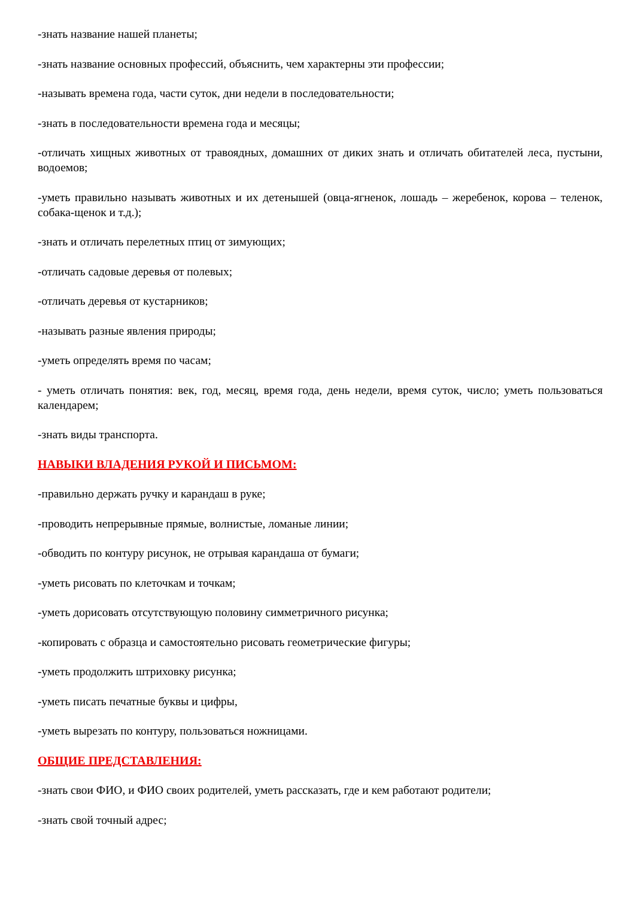-знать название нашей планеты;
-знать название основных профессий, объяснить, чем характерны эти профессии;
-называть времена года, части суток, дни недели в последовательности;
-знать в последовательности времена года и месяцы;
-отличать хищных животных от травоядных, домашних от диких знать и отличать обитателей леса, пустыни, водоемов;
-уметь правильно называть животных и их детенышей (овца-ягненок, лошадь – жеребенок, корова – теленок, собака-щенок и т.д.);
-знать и отличать перелетных птиц от зимующих;
-отличать садовые деревья от полевых;
-отличать деревья от кустарников;
-называть разные явления природы;
-уметь определять время по часам;
- уметь отличать понятия: век, год, месяц, время года, день недели, время суток, число; уметь пользоваться календарем;
-знать виды транспорта.
НАВЫКИ ВЛАДЕНИЯ РУКОЙ И ПИСЬМОМ:
-правильно держать ручку и карандаш в руке;
-проводить непрерывные прямые, волнистые, ломаные линии;
-обводить по контуру рисунок, не отрывая карандаша от бумаги;
-уметь рисовать по клеточкам и точкам;
-уметь дорисовать отсутствующую половину симметричного рисунка;
-копировать с образца и самостоятельно рисовать геометрические фигуры;
-уметь продолжить штриховку рисунка;
-уметь писать печатные буквы и цифры,
-уметь вырезать по контуру, пользоваться ножницами.
ОБЩИЕ ПРЕДСТАВЛЕНИЯ:
-знать свои ФИО, и ФИО своих родителей, уметь рассказать, где и кем работают родители;
-знать свой точный адрес;